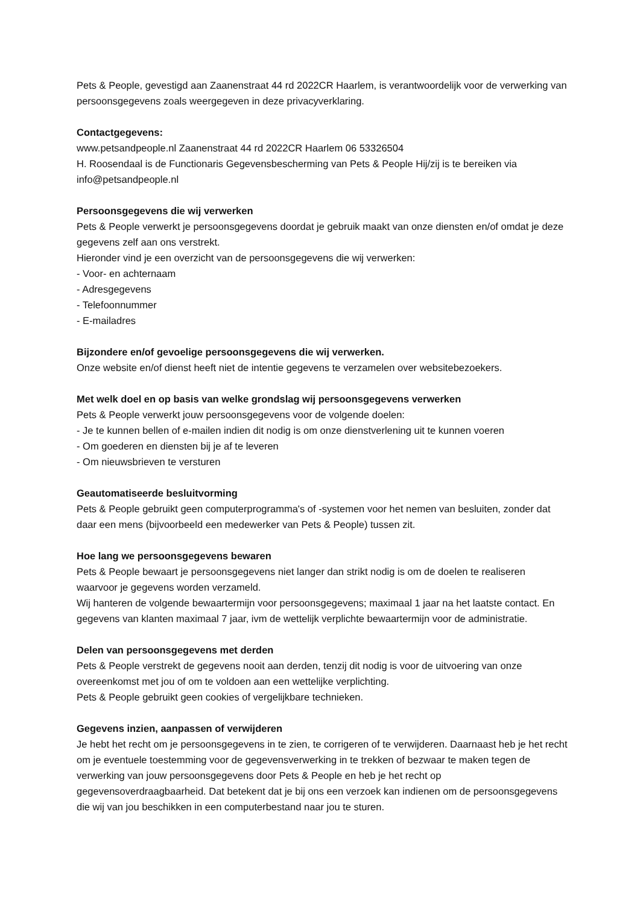Pets & People, gevestigd aan Zaanenstraat 44 rd 2022CR Haarlem, is verantwoordelijk voor de verwerking van persoonsgegevens zoals weergegeven in deze privacyverklaring.
Contactgegevens:
www.petsandpeople.nl Zaanenstraat 44 rd 2022CR Haarlem 06 53326504
H. Roosendaal is de Functionaris Gegevensbescherming van Pets & People Hij/zij is te bereiken via info@petsandpeople.nl
Persoonsgegevens die wij verwerken
Pets & People verwerkt je persoonsgegevens doordat je gebruik maakt van onze diensten en/of omdat je deze gegevens zelf aan ons verstrekt.
Hieronder vind je een overzicht van de persoonsgegevens die wij verwerken:
- Voor- en achternaam
- Adresgegevens
- Telefoonnummer
- E-mailadres
Bijzondere en/of gevoelige persoonsgegevens die wij verwerken.
Onze website en/of dienst heeft niet de intentie gegevens te verzamelen over websitebezoekers.
Met welk doel en op basis van welke grondslag wij persoonsgegevens verwerken
Pets & People verwerkt jouw persoonsgegevens voor de volgende doelen:
- Je te kunnen bellen of e-mailen indien dit nodig is om onze dienstverlening uit te kunnen voeren
- Om goederen en diensten bij je af te leveren
- Om nieuwsbrieven te versturen
Geautomatiseerde besluitvorming
Pets & People gebruikt geen computerprogramma's of -systemen voor het nemen van besluiten, zonder dat daar een mens (bijvoorbeeld een medewerker van Pets & People) tussen zit.
Hoe lang we persoonsgegevens bewaren
Pets & People bewaart je persoonsgegevens niet langer dan strikt nodig is om de doelen te realiseren waarvoor je gegevens worden verzameld.
Wij hanteren de volgende bewaartermijn voor persoonsgegevens; maximaal 1 jaar na het laatste contact. En gegevens van klanten maximaal 7 jaar, ivm de wettelijk verplichte bewaartermijn voor de administratie.
Delen van persoonsgegevens met derden
Pets & People verstrekt de gegevens nooit aan derden, tenzij dit nodig is voor de uitvoering van onze overeenkomst met jou of om te voldoen aan een wettelijke verplichting.
Pets & People gebruikt geen cookies of vergelijkbare technieken.
Gegevens inzien, aanpassen of verwijderen
Je hebt het recht om je persoonsgegevens in te zien, te corrigeren of te verwijderen. Daarnaast heb je het recht om je eventuele toestemming voor de gegevensverwerking in te trekken of bezwaar te maken tegen de verwerking van jouw persoonsgegevens door Pets & People en heb je het recht op gegevensoverdraagbaarheid. Dat betekent dat je bij ons een verzoek kan indienen om de persoonsgegevens die wij van jou beschikken in een computerbestand naar jou te sturen.